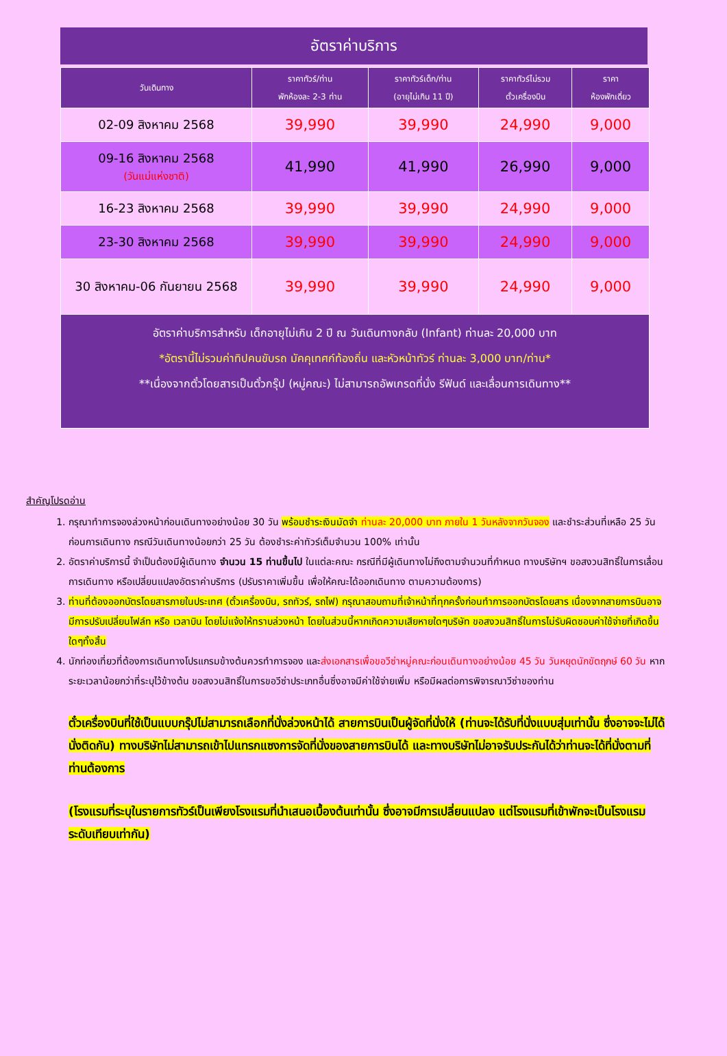อัตราค่าบริการ
| วันเดินทาง | ราคาทัวร์/ท่าน พักห้องละ 2-3 ท่าน | ราคาทัวร์เด็ก/ท่าน (อายุไม่เกิน 11 ปี) | ราคาทัวร์ไม่รวม ตั๋วเครื่องบิน | ราคา ห้องพักเดี่ยว |
| --- | --- | --- | --- | --- |
| 02-09 สิงหาคม 2568 | 39,990 | 39,990 | 24,990 | 9,000 |
| 09-16 สิงหาคม 2568 (วันแม่แห่งชาติ) | 41,990 | 41,990 | 26,990 | 9,000 |
| 16-23 สิงหาคม 2568 | 39,990 | 39,990 | 24,990 | 9,000 |
| 23-30 สิงหาคม 2568 | 39,990 | 39,990 | 24,990 | 9,000 |
| 30 สิงหาคม-06 กันยายน 2568 | 39,990 | 39,990 | 24,990 | 9,000 |
| อัตราค่าบริการสำหรับ เด็กอายุไม่เกิน 2 ปี ณ วันเดินทางกลับ (Infant) ท่านละ 20,000 บาท *อัตรานี้ไม่รวมค่าทิปคนขับรถ มัคคุเทศก์ท้องถิ่น และหัวหน้าทัวร์ ท่านละ 3,000 บาท/ท่าน* **เนื่องจากตั๋วโดยสารเป็นตั๋วกรุ๊ป (หมู่คณะ) ไม่สามารถอัพเกรดที่นั่ง รีฟันด์ และเลื่อนการเดินทาง** | | | | |
สำคัญโปรดอ่าน
1. กรุณาทำการจองล่วงหน้าก่อนเดินทางอย่างน้อย 30 วัน พร้อมชำระเงินมัดจำ ท่านละ 20,000 บาท ภายใน 1 วันหลังจากวันจอง และชำระส่วนที่เหลือ 25 วัน ก่อนการเดินทาง กรณีวันเดินทางน้อยกว่า 25 วัน ต้องชำระค่าทัวร์เต็มจำนวน 100% เท่านั้น
2. อัตราค่าบริการนี้ จำเป็นต้องมีผู้เดินทาง จำนวน 15 ท่านขึ้นไป ในแต่ละคณะ กรณีที่มีผู้เดินทางไม่ถึงตามจำนวนที่กำหนด ทางบริษัทฯ ขอสงวนสิทธิ์ในการเลื่อนการเดินทาง หรือเปลี่ยนแปลงอัตราค่าบริการ (ปรับราคาเพิ่มขึ้น เพื่อให้คณะได้ออกเดินทาง ตามความต้องการ)
3. ท่านที่ต้องออกบัตรโดยสารภายในประเทศ (ตั๋วเครื่องบิน, รถทัวร์, รถไฟ) กรุณาสอบถามที่เจ้าหน้าที่ทุกครั้งก่อนทำการออกบัตรโดยสาร เนื่องจากสายการบินอาจมีการปรับเปลี่ยนไฟล์ท หรือ เวลาบิน โดยไม่แจ้งให้ทราบล่วงหน้า โดยในส่วนนี้หากเกิดความเสียหายใดๆบริษัท ขอสงวนสิทธิ์ในการไม่รับผิดชอบค่าใช้จ่ายที่เกิดขึ้นใดๆทั้งสิ้น
4. นักท่องเที่ยวที่ต้องการเดินทางโปรแกรมข้างต้นควรทำการจอง และส่งเอกสารเพื่อขอวีซ่าหมู่คณะก่อนเดินทางอย่างน้อย 45 วัน วันหยุดนักขัตฤกษ์ 60 วัน หากระยะเวลาน้อยกว่าที่ระบุไว้ข้างต้น ขอสงวนสิทธิ์ในการขอวีซ่าประเภทอื่นซึ่งอาจมีค่าใช้จ่ายเพิ่ม หรือมีผลต่อการพิจารณาวีซ่าของท่าน
ตั๋วเครื่องบินที่ใช้เป็นแบบกรุ๊ปไม่สามารถเลือกที่นั่งล่วงหน้าได้ สายการบินเป็นผู้จัดที่นั่งให้ (ท่านจะได้รับที่นั่งแบบสุ่มเท่านั้น ซึ่งอาจจะไม่ได้นั่งติดกัน) ทางบริษัทไม่สามารถเข้าไปแทรกแซงการจัดที่นั่งของสายการบินได้ และทางบริษัทไม่อาจรับประกันได้ว่าท่านจะได้ที่นั่งตามที่ท่านต้องการ
(โรงแรมที่ระบุในรายการทัวร์เป็นเพียงโรงแรมที่นำเสนอเบื้องต้นเท่านั้น ซึ่งอาจมีการเปลี่ยนแปลง แต่โรงแรมที่เข้าพักจะเป็นโรงแรมระดับเทียบเท่ากัน)